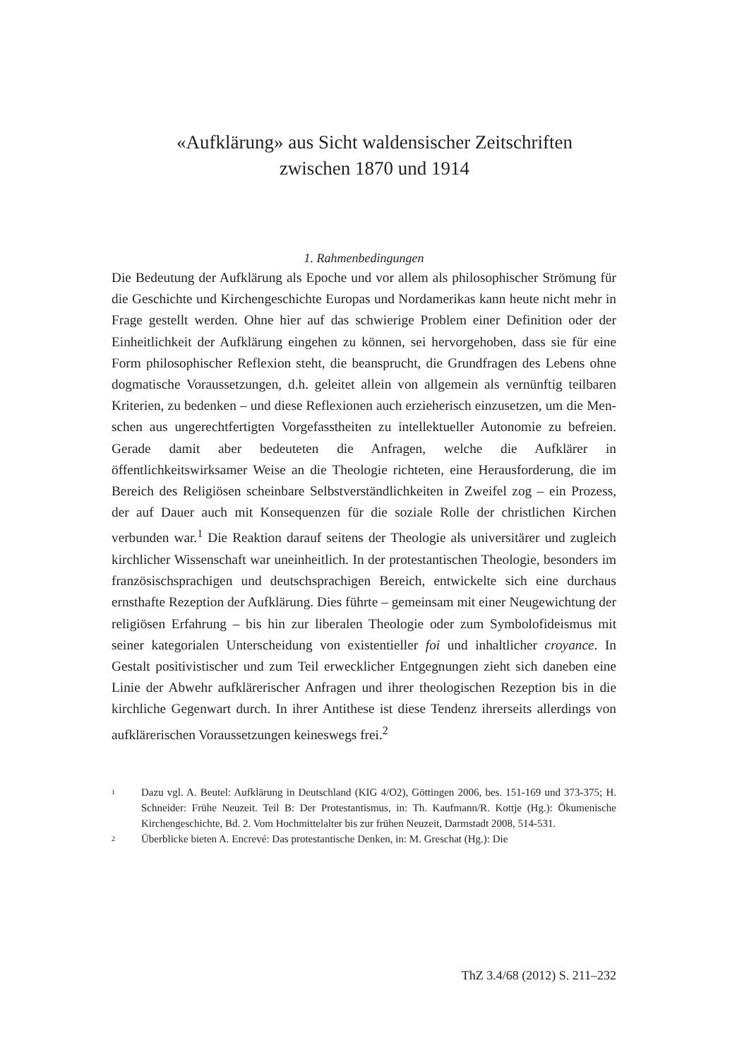«Aufklärung» aus Sicht waldensischer Zeitschriften
zwischen 1870 und 1914
1. Rahmenbedingungen
Die Bedeutung der Aufklärung als Epoche und vor allem als philosophischer Strömung für die Geschichte und Kirchengeschichte Europas und Nordamerikas kann heute nicht mehr in Frage gestellt werden. Ohne hier auf das schwierige Problem einer Definition oder der Einheitlichkeit der Aufklärung eingehen zu können, sei hervorgehoben, dass sie für eine Form philosophischer Reflexion steht, die beansprucht, die Grundfragen des Lebens ohne dogmatische Voraus­setzungen, d.h. geleitet allein von allgemein als vernünftig teilbaren Kriterien, zu bedenken – und diese Reflexionen auch erzieherisch einzusetzen, um die Men­schen aus ungerechtfertigten Vorgefasstheiten zu intellektueller Autonomie zu befreien. Gerade damit aber bedeuteten die Anfragen, welche die Aufklärer in öffentlichkeitswirksamer Weise an die Theologie richteten, eine Herausforde­rung, die im Bereich des Religiösen scheinbare Selbstverständlichkeiten in Zwei­fel zog – ein Prozess, der auf Dauer auch mit Konsequenzen für die soziale Rolle der christlichen Kirchen verbunden war.<sup>1</sup> Die Reaktion darauf seitens der Theologie als universitärer und zugleich kirchlicher Wissenschaft war uneinheit­lich. In der protestantischen Theologie, besonders im französischsprachigen und deutschsprachigen Bereich, entwickelte sich eine durchaus ernsthafte Rezeption der Aufklärung. Dies führte – gemeinsam mit einer Neugewichtung der religiö­sen Erfahrung – bis hin zur liberalen Theologie oder zum Symbolofideismus mit seiner kategorialen Unterscheidung von existentieller foi und inhaltlicher croyance. In Gestalt positivistischer und zum Teil erwecklicher Entgegnungen zieht sich daneben eine Linie der Abwehr aufklärerischer Anfragen und ihrer theologischen Rezeption bis in die kirchliche Gegenwart durch. In ihrer Antithese ist diese Ten­denz ihrerseits allerdings von aufklärerischen Voraussetzungen keineswegs frei.<sup>2</sup>
1 Dazu vgl. A. Beutel: Aufklärung in Deutschland (KIG 4/O2), Göttingen 2006, bes. 151-169 und 373-375; H. Schneider: Frühe Neuzeit. Teil B: Der Protestantismus, in: Th. Kaufmann/R. Kottje (Hg.): Ökumenische Kirchengeschichte, Bd. 2. Vom Hochmittelalter bis zur frühen Neuzeit, Darmstadt 2008, 514-531.
2 Überblicke bieten A. Encrevé: Das protestantische Denken, in: M. Greschat (Hg.): Die
ThZ 3.4/68 (2012) S. 211–232